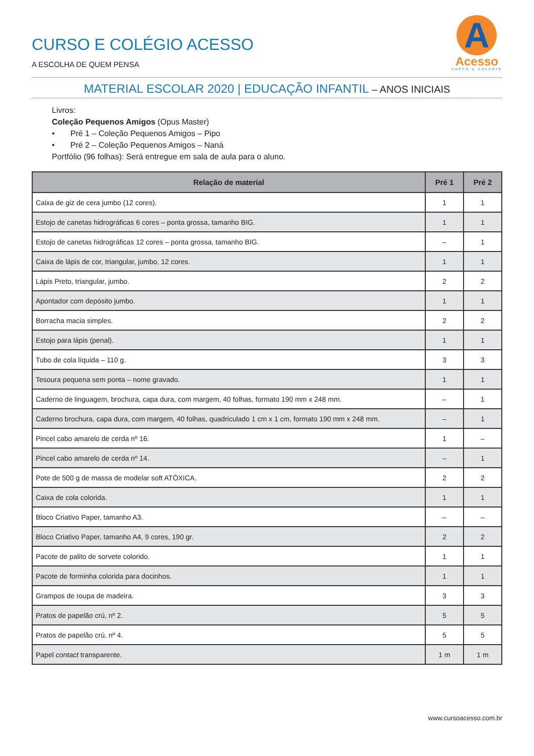CURSO E COLÉGIO ACESSO
A ESCOLHA DE QUEM PENSA
A
Acesso
CURSO E COLÉGIO
MATERIAL ESCOLAR 2020 | EDUCAÇÃO INFANTIL – ANOS INICIAIS
Livros:
Coleção Pequenos Amigos (Opus Master)
• Pré 1 – Coleção Pequenos Amigos – Pipo
• Pré 2 – Coleção Pequenos Amigos – Naná
Portfólio (96 folhas): Será entregue em sala de aula para o aluno.
| Relação de material | Pré 1 | Pré 2 |
| --- | --- | --- |
| Caixa de giz de cera jumbo (12 cores). | 1 | 1 |
| Estojo de canetas hidrográficas 6 cores – ponta grossa, tamanho BIG. | 1 | 1 |
| Estojo de canetas hidrográficas 12 cores – ponta grossa, tamanho BIG. | – | 1 |
| Caixa de lápis de cor, triangular, jumbo, 12 cores. | 1 | 1 |
| Lápis Preto, triangular, jumbo. | 2 | 2 |
| Apontador com depósito jumbo. | 1 | 1 |
| Borracha macia simples. | 2 | 2 |
| Estojo para lápis (penal). | 1 | 1 |
| Tubo de cola líquida – 110 g. | 3 | 3 |
| Tesoura pequena sem ponta – nome gravado. | 1 | 1 |
| Caderno de linguagem, brochura, capa dura, com margem, 40 folhas, formato 190 mm x 248 mm. | – | 1 |
| Caderno brochura, capa dura, com margem, 40 folhas, quadriculado 1 cm x 1 cm, formato 190 mm x 248 mm. | – | 1 |
| Pincel cabo amarelo de cerda nº 16. | 1 | – |
| Pincel cabo amarelo de cerda nº 14. | – | 1 |
| Pote de 500 g de massa de modelar soft ATÓXICA. | 2 | 2 |
| Caixa de cola colorida. | 1 | 1 |
| Bloco Criativo Paper, tamanho A3. | – | – |
| Bloco Criativo Paper, tamanho A4, 9 cores, 190 gr. | 2 | 2 |
| Pacote de palito de sorvete colorido. | 1 | 1 |
| Pacote de forminha colorida para docinhos. | 1 | 1 |
| Grampos de roupa de madeira. | 3 | 3 |
| Pratos de papelão crú, nº 2. | 5 | 5 |
| Pratos de papelão crú, nº 4. | 5 | 5 |
| Papel contact transparente. | 1 m | 1 m |
www.cursoacesso.com.br